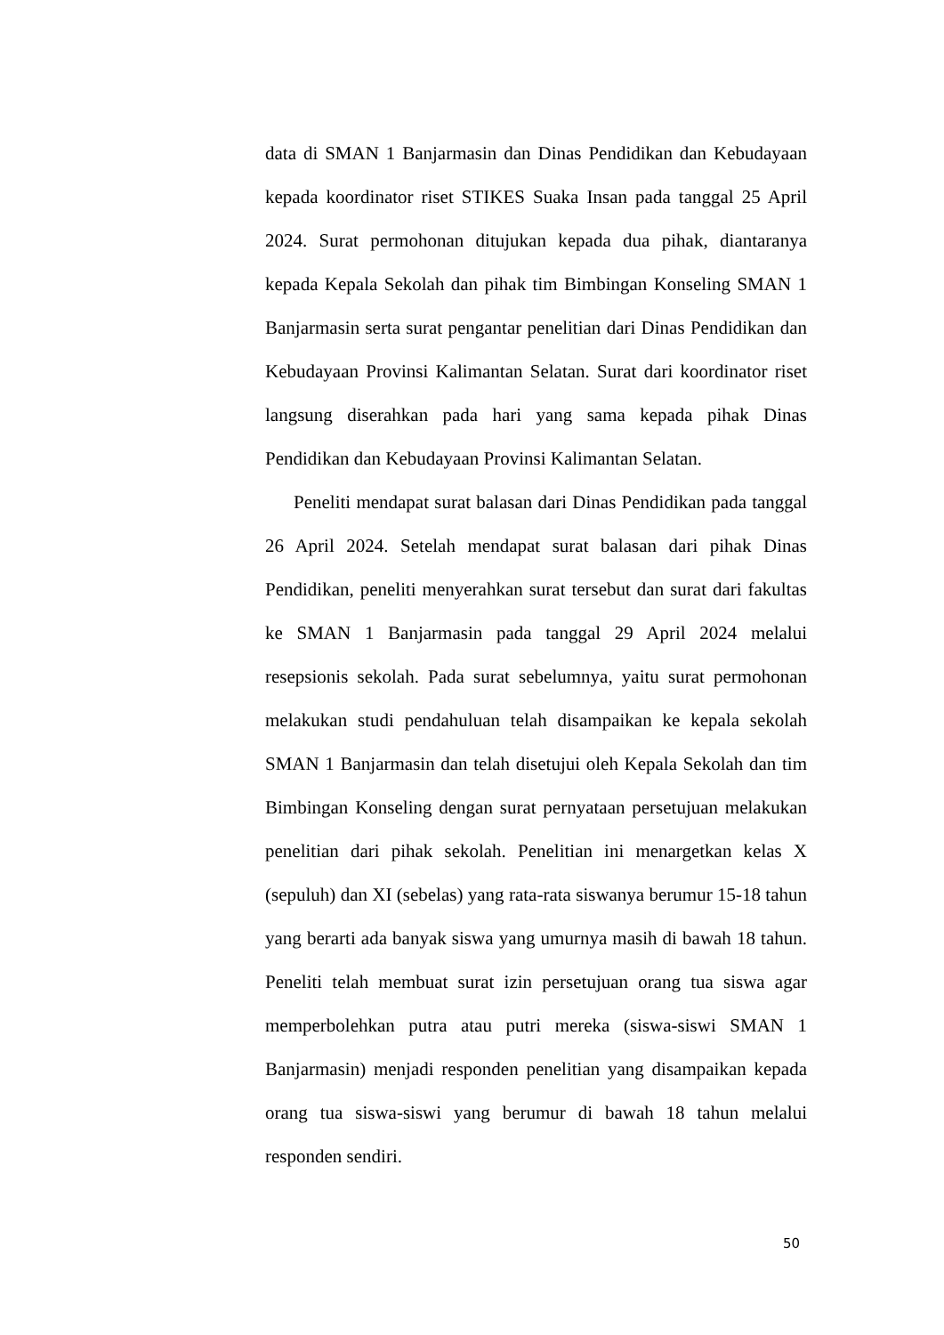data di SMAN 1 Banjarmasin dan Dinas Pendidikan dan Kebudayaan kepada koordinator riset STIKES Suaka Insan pada tanggal 25 April 2024. Surat permohonan ditujukan kepada dua pihak, diantaranya kepada Kepala Sekolah dan pihak tim Bimbingan Konseling SMAN 1 Banjarmasin serta surat pengantar penelitian dari Dinas Pendidikan dan Kebudayaan Provinsi Kalimantan Selatan. Surat dari koordinator riset langsung diserahkan pada hari yang sama kepada pihak Dinas Pendidikan dan Kebudayaan Provinsi Kalimantan Selatan.
Peneliti mendapat surat balasan dari Dinas Pendidikan pada tanggal 26 April 2024. Setelah mendapat surat balasan dari pihak Dinas Pendidikan, peneliti menyerahkan surat tersebut dan surat dari fakultas ke SMAN 1 Banjarmasin pada tanggal 29 April 2024 melalui resepsionis sekolah. Pada surat sebelumnya, yaitu surat permohonan melakukan studi pendahuluan telah disampaikan ke kepala sekolah SMAN 1 Banjarmasin dan telah disetujui oleh Kepala Sekolah dan tim Bimbingan Konseling dengan surat pernyataan persetujuan melakukan penelitian dari pihak sekolah. Penelitian ini menargetkan kelas X (sepuluh) dan XI (sebelas) yang rata-rata siswanya berumur 15-18 tahun yang berarti ada banyak siswa yang umurnya masih di bawah 18 tahun. Peneliti telah membuat surat izin persetujuan orang tua siswa agar memperbolehkan putra atau putri mereka (siswa-siswi SMAN 1 Banjarmasin) menjadi responden penelitian yang disampaikan kepada orang tua siswa-siswi yang berumur di bawah 18 tahun melalui responden sendiri.
50